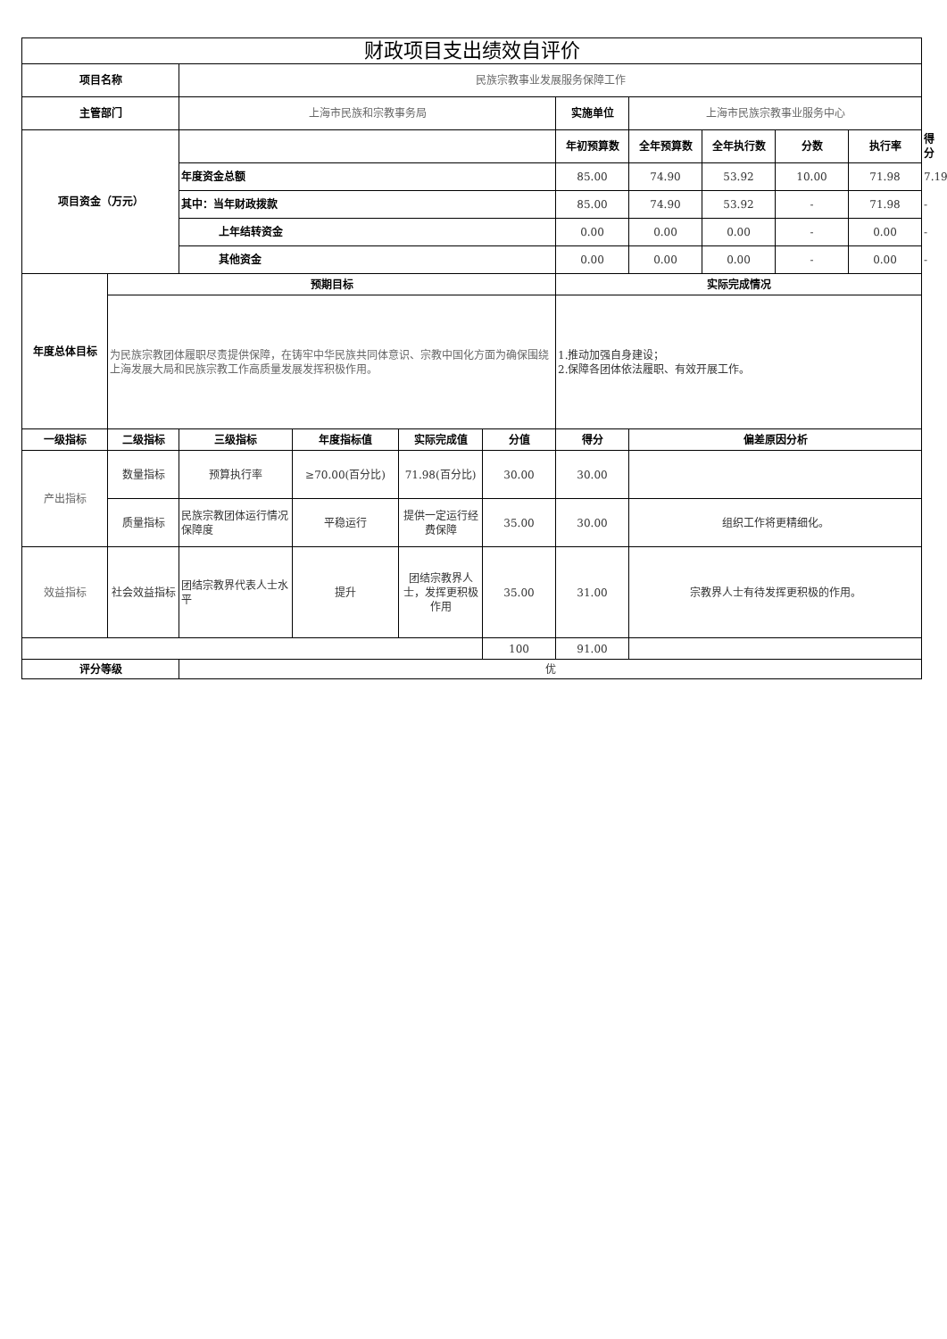| 财政项目支出绩效自评价 | | | | | | | | | | | |
| --- | --- | --- | --- | --- | --- | --- | --- | --- | --- | --- | --- |
| 项目名称 | | 民族宗教事业发展服务保障工作 | | | | | | | | | |
| 主管部门 | | 上海市民族和宗教事务局 | | | | 实施单位 | 上海市民族宗教事业服务中心 | | | | |
| 项目资金（万元） | | | | | | 年初预算数 | 全年预算数 | 全年执行数 | 分数 | 执行率 | 得分 |
| | | 年度资金总额 | | | | 85.00 | 74.90 | 53.92 | 10.00 | 71.98 | 7.19 |
| | | 其中：当年财政拨款 | | | | 85.00 | 74.90 | 53.92 | - | 71.98 | - |
| | | 上年结转资金 | | | | 0.00 | 0.00 | 0.00 | - | 0.00 | - |
| | | 其他资金 | | | | 0.00 | 0.00 | 0.00 | - | 0.00 | - |
| 年度总体目标 | 预期目标 | | | | | 实际完成情况 | | | | | |
| | 为民族宗教团体履职尽责提供保障，在铸牢中华民族共同体意识、宗教中国化方面为确保围绕上海发展大局和民族宗教工作高质量发展发挥积极作用。 | | | | | 1.推动加强自身建设； 2.保障各团体依法履职、有效开展工作。 | | | | | |
| 一级指标 | 二级指标 | 三级指标 | 年度指标值 | 实际完成值 | 分值 | 得分 | 偏差原因分析 | | | | |
| 产出指标 | 数量指标 | 预算执行率 | ≥70.00(百分比) | 71.98(百分比) | 30.00 | 30.00 | | | | | |
| | 质量指标 | 民族宗教团体运行情况保障度 | 平稳运行 | 提供一定运行经费保障 | 35.00 | 30.00 | 组织工作将更精细化。 | | | | |
| 效益指标 | 社会效益指标 | 团结宗教界代表人士水平 | 提升 | 团结宗教界人士，发挥更积极作用 | 35.00 | 31.00 | 宗教界人士有待发挥更积极的作用。 | | | | |
| | | | | | 100 | 91.00 | | | | | |
| 评分等级 | | 优 | | | | | | | | | |